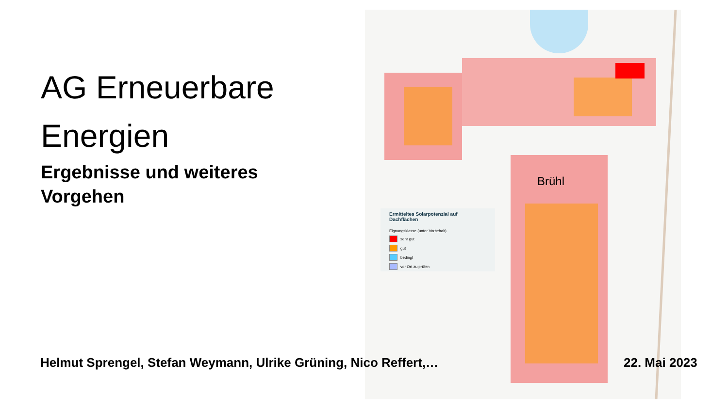Brühl
Ermitteltes Solarpotenzial auf Dachflächen
Eignungsklasse (unter Vorbehalt)
sehr gut
gut
bedingt
vor Ort zu prüfen
AG Erneuerbare Energien
Ergebnisse und weiteres Vorgehen
Helmut Sprengel, Stefan Weymann, Ulrike Grüning, Nico Reffert,…
22. Mai 2023